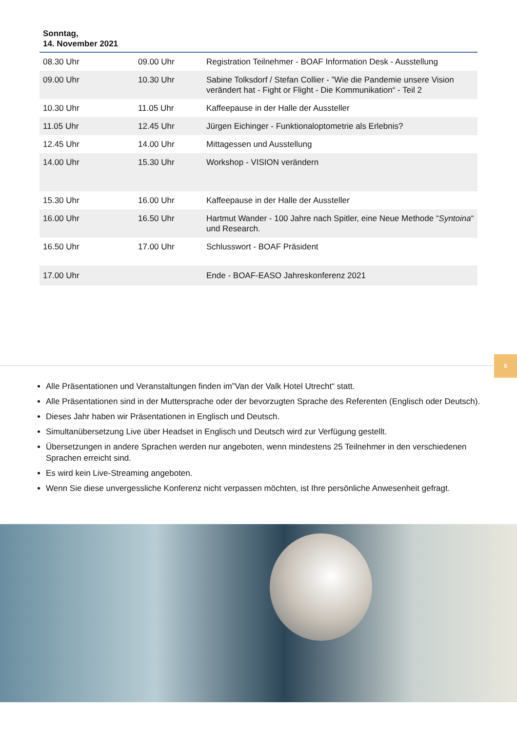Sonntag,
14. November 2021
| 08.30 Uhr | 09.00 Uhr | Registration Teilnehmer - BOAF Information Desk - Ausstellung |
| 09.00 Uhr | 10.30 Uhr | Sabine Tolksdorf / Stefan Collier - ”Wie die Pandemie unsere Vision verändert hat - Fight or Flight - Die Kommunikation“ - Teil 2 |
| 10.30 Uhr | 11.05 Uhr | Kaffeepause in der Halle der Aussteller |
| 11.05 Uhr | 12.45 Uhr | Jürgen Eichinger - Funktionaloptometrie als Erlebnis? |
| 12.45 Uhr | 14.00 Uhr | Mittagessen und Ausstellung |
| 14.00 Uhr | 15.30 Uhr | Workshop - VISION verändern |
| 15.30 Uhr | 16.00 Uhr | Kaffeepause in der Halle der Aussteller |
| 16.00 Uhr | 16.50 Uhr | Hartmut Wander - 100 Jahre nach Spitler, eine Neue Methode “ Syntoina “ und Research. |
| 16.50 Uhr | 17.00 Uhr | Schlusswort - BOAF Präsident |
| 17.00 Uhr | | Ende - BOAF-EASO Jahreskonferenz 2021 |
5
Alle Präsentationen und Veranstaltungen finden im”Van der Valk Hotel Utrecht“ statt.
Alle Präsentationen sind in der Muttersprache oder der bevorzugten Sprache des Referenten (Englisch oder Deutsch).
Dieses Jahr haben wir Präsentationen in Englisch und Deutsch.
Simultanübersetzung Live über Headset in Englisch und Deutsch wird zur Verfügung gestellt.
Übersetzungen in andere Sprachen werden nur angeboten, wenn mindestens 25 Teilnehmer in den verschiedenen Sprachen erreicht sind.
Es wird kein Live-Streaming angeboten.
Wenn Sie diese unvergessliche Konferenz nicht verpassen möchten, ist Ihre persönliche Anwesenheit gefragt.